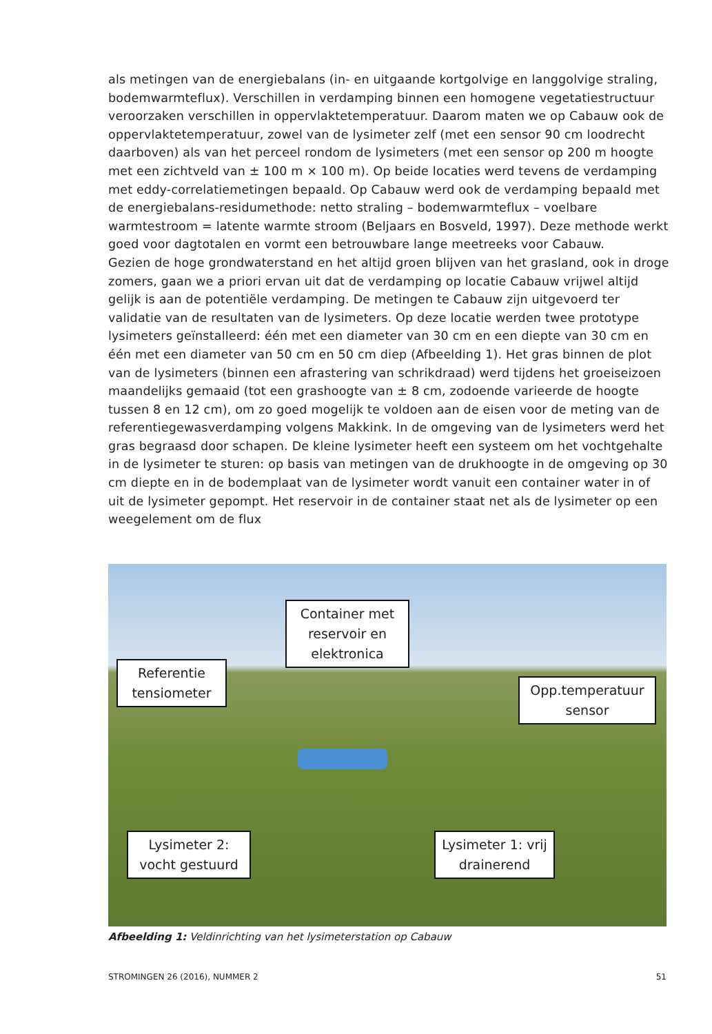als metingen van de energiebalans (in- en uitgaande kortgolvige en langgolvige straling, bodemwarmteflux). Verschillen in verdamping binnen een homogene vegetatiestructuur veroorzaken verschillen in oppervlaktetemperatuur. Daarom maten we op Cabauw ook de oppervlaktetemperatuur, zowel van de lysimeter zelf (met een sensor 90 cm loodrecht daarboven) als van het perceel rondom de lysimeters (met een sensor op 200 m hoogte met een zichtveld van ± 100 m × 100 m). Op beide locaties werd tevens de verdamping met eddy-correlatiemetingen bepaald. Op Cabauw werd ook de verdamping bepaald met de energiebalans-residumethode: netto straling – bodemwarmteflux – voelbare warmtestroom = latente warmte stroom (Beljaars en Bosveld, 1997). Deze methode werkt goed voor dagtotalen en vormt een betrouwbare lange meetreeks voor Cabauw.
Gezien de hoge grondwaterstand en het altijd groen blijven van het grasland, ook in droge zomers, gaan we a priori ervan uit dat de verdamping op locatie Cabauw vrijwel altijd gelijk is aan de potentiële verdamping. De metingen te Cabauw zijn uitgevoerd ter validatie van de resultaten van de lysimeters. Op deze locatie werden twee prototype lysimeters geïnstalleerd: één met een diameter van 30 cm en een diepte van 30 cm en één met een diameter van 50 cm en 50 cm diep (Afbeelding 1). Het gras binnen de plot van de lysimeters (binnen een afrastering van schrikdraad) werd tijdens het groeiseizoen maandelijks gemaaid (tot een grashoogte van ± 8 cm, zodoende varieerde de hoogte tussen 8 en 12 cm), om zo goed mogelijk te voldoen aan de eisen voor de meting van de referentiegewasverdamping volgens Makkink. In de omgeving van de lysimeters werd het gras begraasd door schapen. De kleine lysimeter heeft een systeem om het vochtgehalte in de lysimeter te sturen: op basis van metingen van de drukhoogte in de omgeving op 30 cm diepte en in de bodemplaat van de lysimeter wordt vanuit een container water in of uit de lysimeter gepompt. Het reservoir in de container staat net als de lysimeter op een weegelement om de flux
Container met reservoir en elektronica
Referentie tensiometer
Opp.temperatuur sensor
Lysimeter 2: vocht gestuurd
Lysimeter 1: vrij drainerend
Afbeelding 1: Veldinrichting van het lysimeterstation op Cabauw
STROMINGEN 26 (2016), NUMMER 2 51